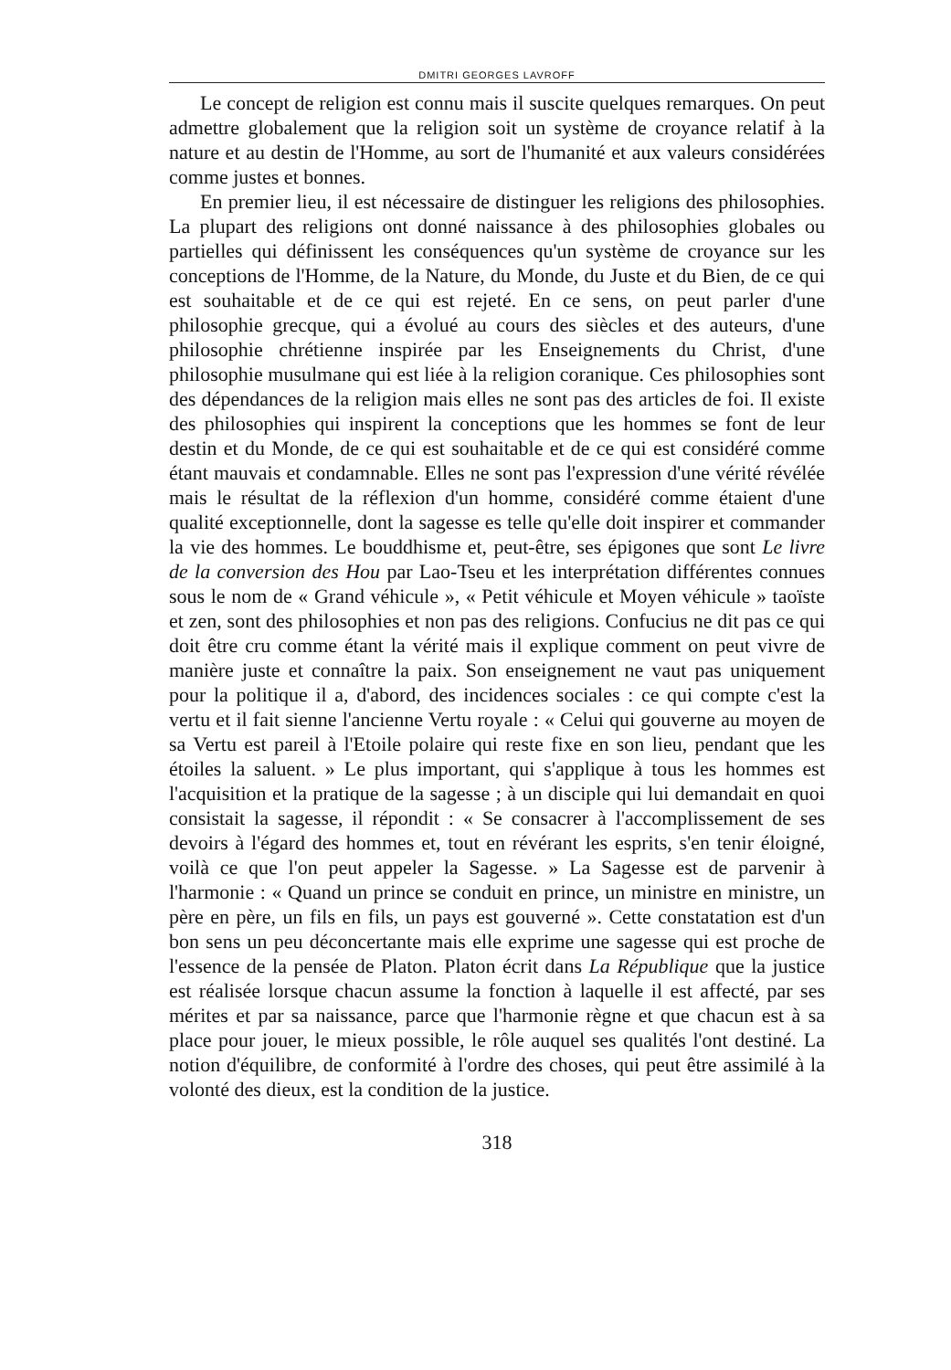DMITRI GEORGES LAVROFF
Le concept de religion est connu mais il suscite quelques remarques. On peut admettre globalement que la religion soit un système de croyance relatif à la nature et au destin de l'Homme, au sort de l'humanité et aux valeurs considérées comme justes et bonnes.
En premier lieu, il est nécessaire de distinguer les religions des philosophies. La plupart des religions ont donné naissance à des philosophies globales ou partielles qui définissent les conséquences qu'un système de croyance sur les conceptions de l'Homme, de la Nature, du Monde, du Juste et du Bien, de ce qui est souhaitable et de ce qui est rejeté. En ce sens, on peut parler d'une philosophie grecque, qui a évolué au cours des siècles et des auteurs, d'une philosophie chrétienne inspirée par les Enseignements du Christ, d'une philosophie musulmane qui est liée à la religion coranique. Ces philosophies sont des dépendances de la religion mais elles ne sont pas des articles de foi. Il existe des philosophies qui inspirent la conceptions que les hommes se font de leur destin et du Monde, de ce qui est souhaitable et de ce qui est considéré comme étant mauvais et condamnable. Elles ne sont pas l'expression d'une vérité révélée mais le résultat de la réflexion d'un homme, considéré comme étaient d'une qualité exceptionnelle, dont la sagesse es telle qu'elle doit inspirer et commander la vie des hommes. Le bouddhisme et, peut-être, ses épigones que sont Le livre de la conversion des Hou par Lao-Tseu et les interprétation différentes connues sous le nom de « Grand véhicule », « Petit véhicule et Moyen véhicule » taoïste et zen, sont des philosophies et non pas des religions. Confucius ne dit pas ce qui doit être cru comme étant la vérité mais il explique comment on peut vivre de manière juste et connaître la paix. Son enseignement ne vaut pas uniquement pour la politique il a, d'abord, des incidences sociales : ce qui compte c'est la vertu et il fait sienne l'ancienne Vertu royale : « Celui qui gouverne au moyen de sa Vertu est pareil à l'Etoile polaire qui reste fixe en son lieu, pendant que les étoiles la saluent. » Le plus important, qui s'applique à tous les hommes est l'acquisition et la pratique de la sagesse ; à un disciple qui lui demandait en quoi consistait la sagesse, il répondit : « Se consacrer à l'accomplissement de ses devoirs à l'égard des hommes et, tout en révérant les esprits, s'en tenir éloigné, voilà ce que l'on peut appeler la Sagesse. » La Sagesse est de parvenir à l'harmonie : « Quand un prince se conduit en prince, un ministre en ministre, un père en père, un fils en fils, un pays est gouverné ». Cette constatation est d'un bon sens un peu déconcertante mais elle exprime une sagesse qui est proche de l'essence de la pensée de Platon. Platon écrit dans La République que la justice est réalisée lorsque chacun assume la fonction à laquelle il est affecté, par ses mérites et par sa naissance, parce que l'harmonie règne et que chacun est à sa place pour jouer, le mieux possible, le rôle auquel ses qualités l'ont destiné. La notion d'équilibre, de conformité à l'ordre des choses, qui peut être assimilé à la volonté des dieux, est la condition de la justice.
318